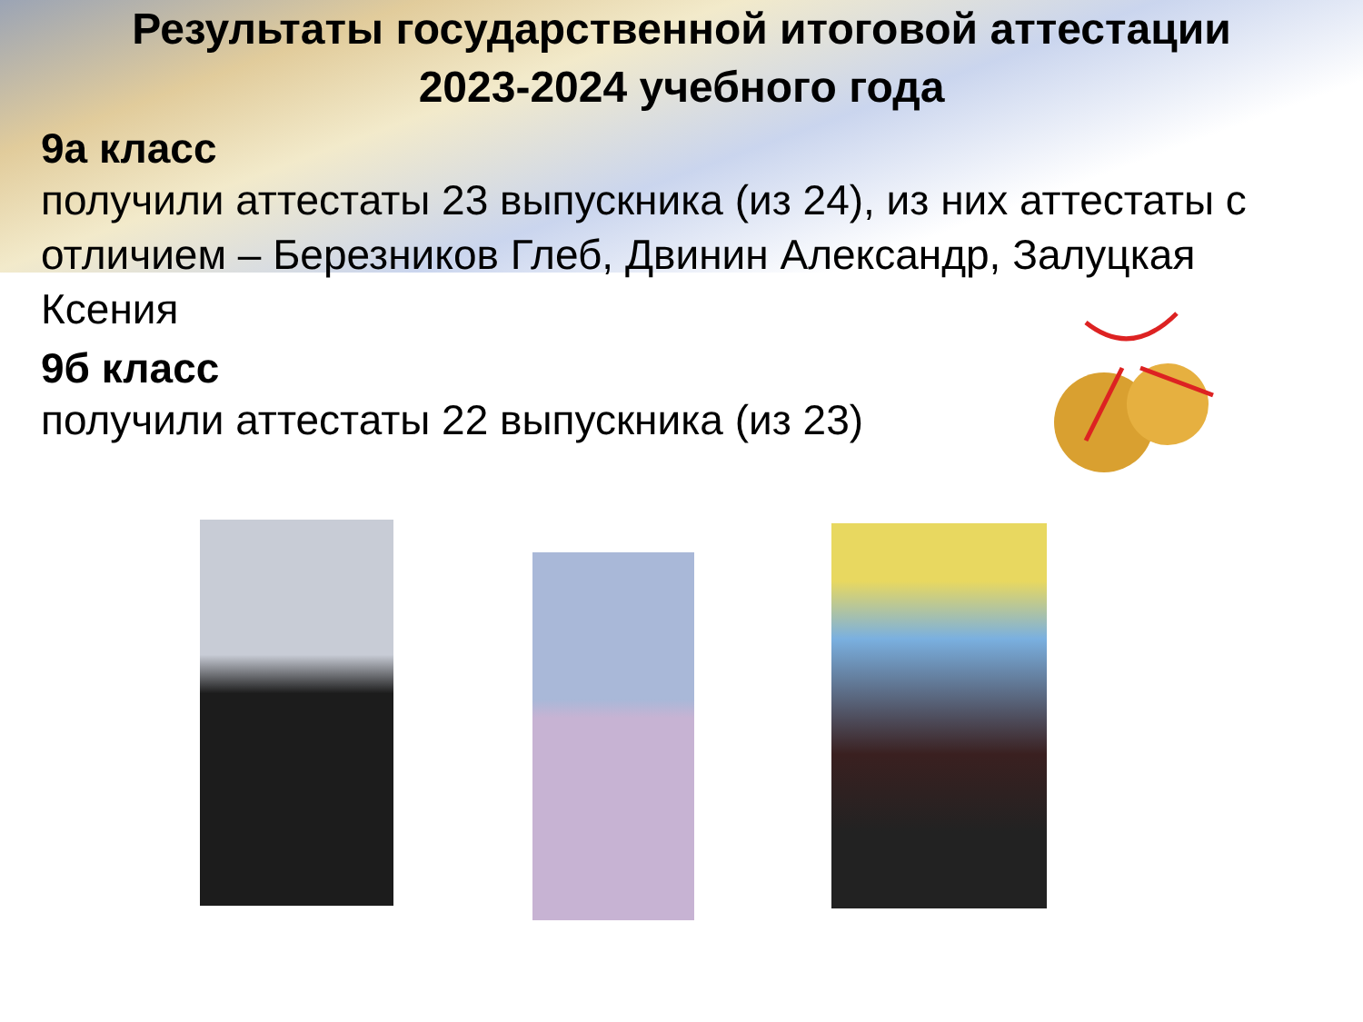Результаты государственной итоговой аттестации
2023-2024 учебного года
9а класс
получили аттестаты 23 выпускника (из 24), из них аттестаты с отличием – Березников Глеб, Двинин Александр, Залуцкая Ксения
9б класс
получили аттестаты 22 выпускника (из 23)